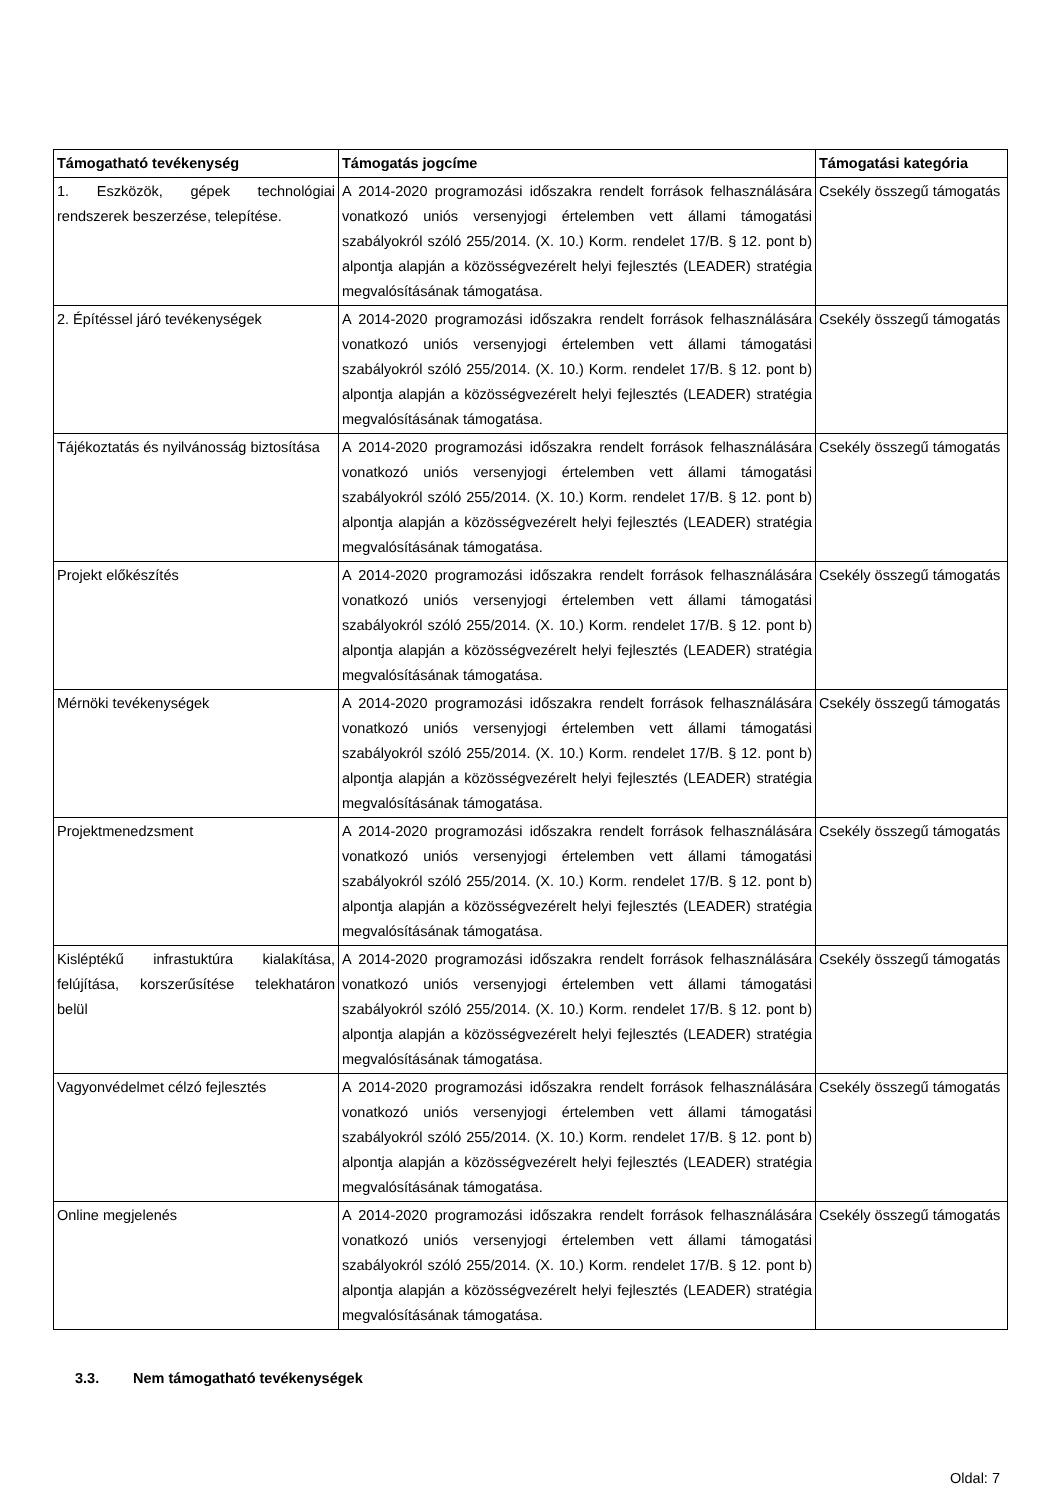| Támogatható tevékenység | Támogatás jogcíme | Támogatási kategória |
| --- | --- | --- |
| 1. Eszközök, gépek technológiai rendszerek beszerzése, telepítése. | A 2014-2020 programozási időszakra rendelt források felhasználására vonatkozó uniós versenyjogi értelemben vett állami támogatási szabályokról szóló 255/2014. (X. 10.) Korm. rendelet 17/B. § 12. pont b) alpontja alapján a közösségvezérelt helyi fejlesztés (LEADER) stratégia megvalósításának támogatása. | Csekély összegű támogatás |
| 2. Építéssel járó tevékenységek | A 2014-2020 programozási időszakra rendelt források felhasználására vonatkozó uniós versenyjogi értelemben vett állami támogatási szabályokról szóló 255/2014. (X. 10.) Korm. rendelet 17/B. § 12. pont b) alpontja alapján a közösségvezérelt helyi fejlesztés (LEADER) stratégia megvalósításának támogatása. | Csekély összegű támogatás |
| Tájékoztatás és nyilvánosság biztosítása | A 2014-2020 programozási időszakra rendelt források felhasználására vonatkozó uniós versenyjogi értelemben vett állami támogatási szabályokról szóló 255/2014. (X. 10.) Korm. rendelet 17/B. § 12. pont b) alpontja alapján a közösségvezérelt helyi fejlesztés (LEADER) stratégia megvalósításának támogatása. | Csekély összegű támogatás |
| Projekt előkészítés | A 2014-2020 programozási időszakra rendelt források felhasználására vonatkozó uniós versenyjogi értelemben vett állami támogatási szabályokról szóló 255/2014. (X. 10.) Korm. rendelet 17/B. § 12. pont b) alpontja alapján a közösségvezérelt helyi fejlesztés (LEADER) stratégia megvalósításának támogatása. | Csekély összegű támogatás |
| Mérnöki tevékenységek | A 2014-2020 programozási időszakra rendelt források felhasználására vonatkozó uniós versenyjogi értelemben vett állami támogatási szabályokról szóló 255/2014. (X. 10.) Korm. rendelet 17/B. § 12. pont b) alpontja alapján a közösségvezérelt helyi fejlesztés (LEADER) stratégia megvalósításának támogatása. | Csekély összegű támogatás |
| Projektmenedzsment | A 2014-2020 programozási időszakra rendelt források felhasználására vonatkozó uniós versenyjogi értelemben vett állami támogatási szabályokról szóló 255/2014. (X. 10.) Korm. rendelet 17/B. § 12. pont b) alpontja alapján a közösségvezérelt helyi fejlesztés (LEADER) stratégia megvalósításának támogatása. | Csekély összegű támogatás |
| Kisléptékű infrastuktúra kialakítása, felújítása, korszerűsítése telekhatáron belül | A 2014-2020 programozási időszakra rendelt források felhasználására vonatkozó uniós versenyjogi értelemben vett állami támogatási szabályokról szóló 255/2014. (X. 10.) Korm. rendelet 17/B. § 12. pont b) alpontja alapján a közösségvezérelt helyi fejlesztés (LEADER) stratégia megvalósításának támogatása. | Csekély összegű támogatás |
| Vagyonvédelmet célzó fejlesztés | A 2014-2020 programozási időszakra rendelt források felhasználására vonatkozó uniós versenyjogi értelemben vett állami támogatási szabályokról szóló 255/2014. (X. 10.) Korm. rendelet 17/B. § 12. pont b) alpontja alapján a közösségvezérelt helyi fejlesztés (LEADER) stratégia megvalósításának támogatása. | Csekély összegű támogatás |
| Online megjelenés | A 2014-2020 programozási időszakra rendelt források felhasználására vonatkozó uniós versenyjogi értelemben vett állami támogatási szabályokról szóló 255/2014. (X. 10.) Korm. rendelet 17/B. § 12. pont b) alpontja alapján a közösségvezérelt helyi fejlesztés (LEADER) stratégia megvalósításának támogatása. | Csekély összegű támogatás |
3.3. Nem támogatható tevékenységek
Oldal: 7